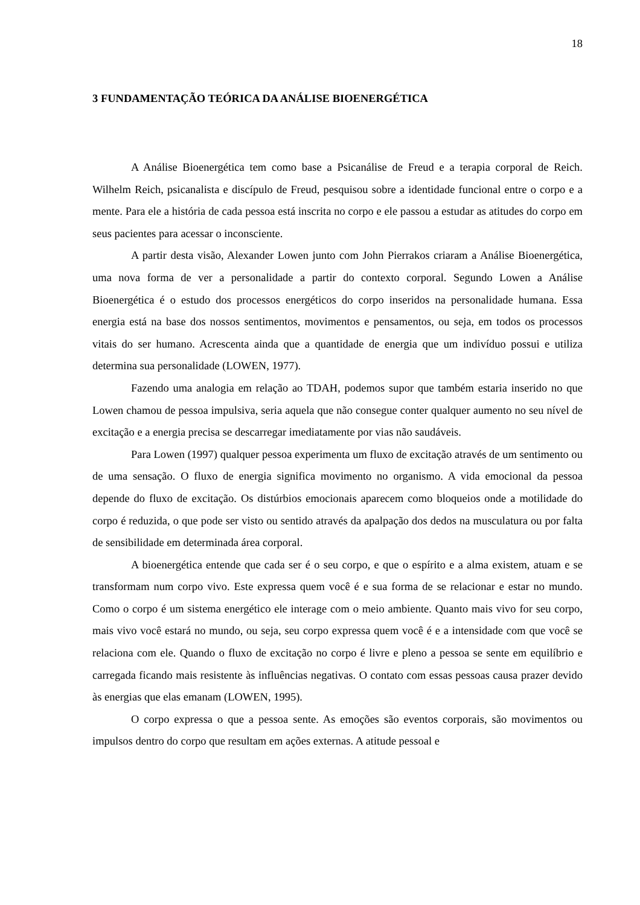18
3 FUNDAMENTAÇÃO TEÓRICA DA ANÁLISE BIOENERGÉTICA
A Análise Bioenergética tem como base a Psicanálise de Freud e a terapia corporal de Reich. Wilhelm Reich, psicanalista e discípulo de Freud, pesquisou sobre a identidade funcional entre o corpo e a mente. Para ele a história de cada pessoa está inscrita no corpo e ele passou a estudar as atitudes do corpo em seus pacientes para acessar o inconsciente.
A partir desta visão, Alexander Lowen junto com John Pierrakos criaram a Análise Bioenergética, uma nova forma de ver a personalidade a partir do contexto corporal. Segundo Lowen a Análise Bioenergética é o estudo dos processos energéticos do corpo inseridos na personalidade humana. Essa energia está na base dos nossos sentimentos, movimentos e pensamentos, ou seja, em todos os processos vitais do ser humano. Acrescenta ainda que a quantidade de energia que um indivíduo possui e utiliza determina sua personalidade (LOWEN, 1977).
Fazendo uma analogia em relação ao TDAH, podemos supor que também estaria inserido no que Lowen chamou de pessoa impulsiva, seria aquela que não consegue conter qualquer aumento no seu nível de excitação e a energia precisa se descarregar imediatamente por vias não saudáveis.
Para Lowen (1997) qualquer pessoa experimenta um fluxo de excitação através de um sentimento ou de uma sensação. O fluxo de energia significa movimento no organismo. A vida emocional da pessoa depende do fluxo de excitação. Os distúrbios emocionais aparecem como bloqueios onde a motilidade do corpo é reduzida, o que pode ser visto ou sentido através da apalpação dos dedos na musculatura ou por falta de sensibilidade em determinada área corporal.
A bioenergética entende que cada ser é o seu corpo, e que o espírito e a alma existem, atuam e se transformam num corpo vivo. Este expressa quem você é e sua forma de se relacionar e estar no mundo. Como o corpo é um sistema energético ele interage com o meio ambiente. Quanto mais vivo for seu corpo, mais vivo você estará no mundo, ou seja, seu corpo expressa quem você é e a intensidade com que você se relaciona com ele. Quando o fluxo de excitação no corpo é livre e pleno a pessoa se sente em equilíbrio e carregada ficando mais resistente às influências negativas. O contato com essas pessoas causa prazer devido às energias que elas emanam (LOWEN, 1995).
O corpo expressa o que a pessoa sente. As emoções são eventos corporais, são movimentos ou impulsos dentro do corpo que resultam em ações externas. A atitude pessoal e